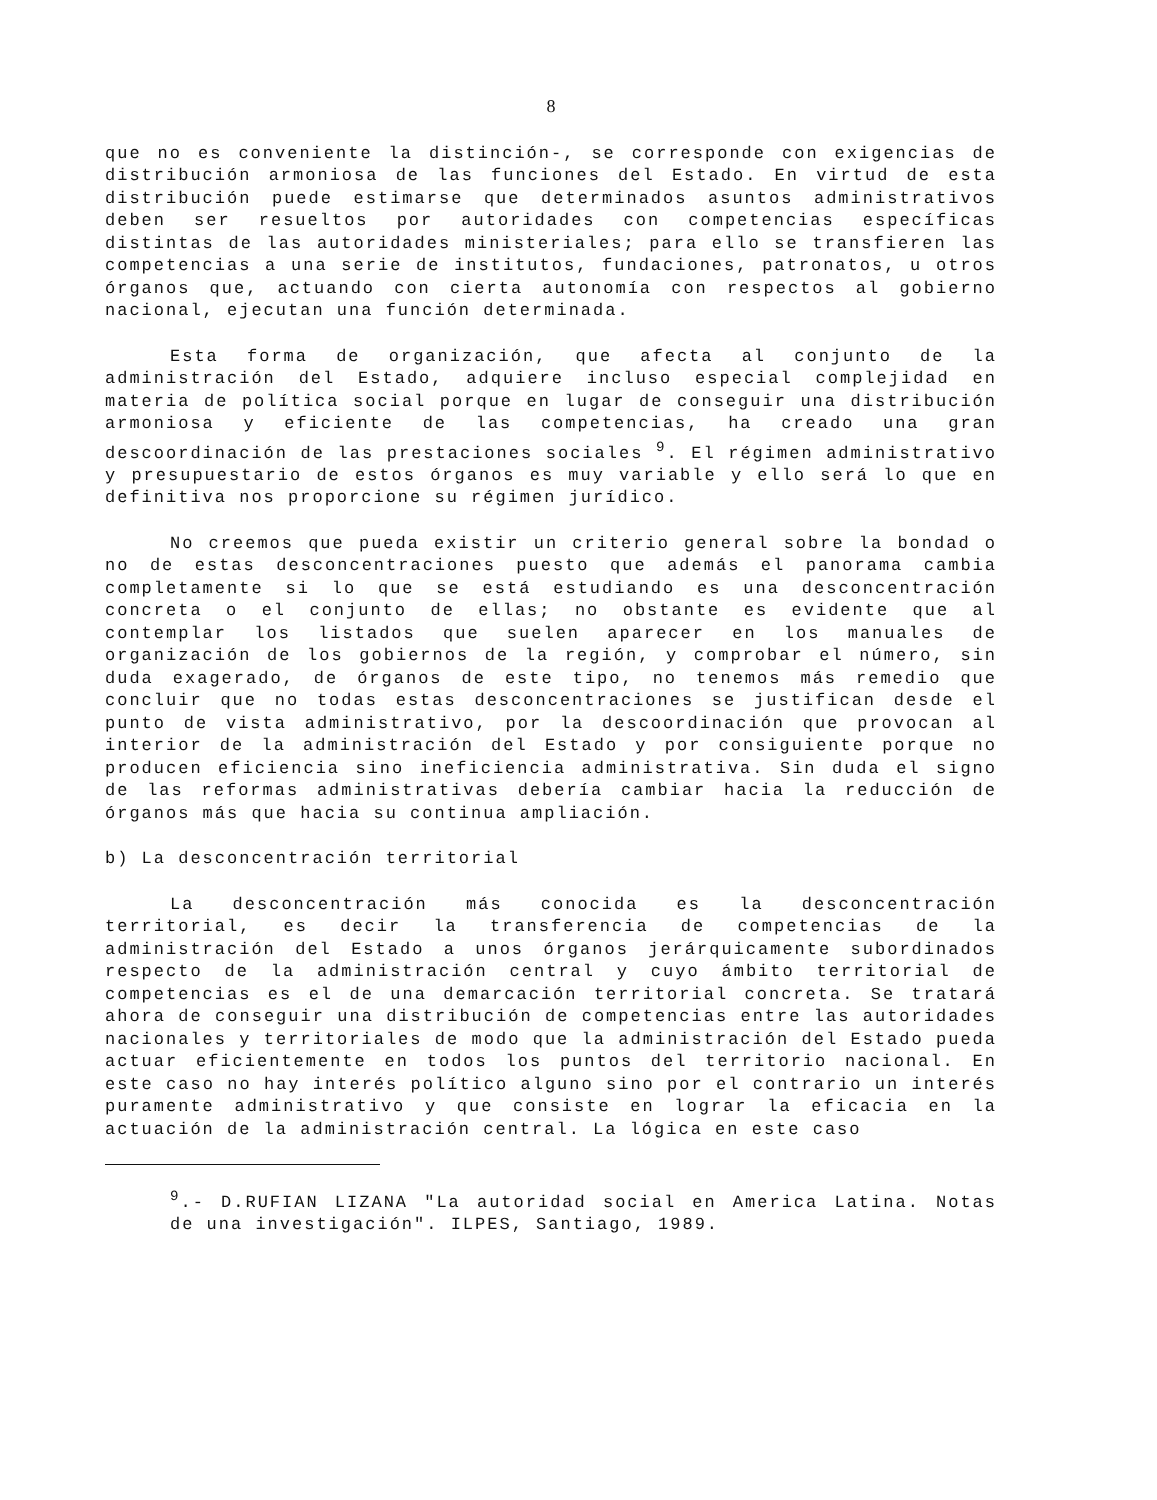8
que no es conveniente la distinción-, se corresponde con exigencias de distribución armoniosa de las funciones del Estado. En virtud de esta distribución puede estimarse que determinados asuntos administrativos deben ser resueltos por autoridades con competencias específicas distintas de las autoridades ministeriales; para ello se transfieren las competencias a una serie de institutos, fundaciones, patronatos, u otros órganos que, actuando con cierta autonomía con respectos al gobierno nacional, ejecutan una función determinada.
Esta forma de organización, que afecta al conjunto de la administración del Estado, adquiere incluso especial complejidad en materia de política social porque en lugar de conseguir una distribución armoniosa y eficiente de las competencias, ha creado una gran descoordinación de las prestaciones sociales <sup>9</sup>. El régimen administrativo y presupuestario de estos órganos es muy variable y ello será lo que en definitiva nos proporcione su régimen jurídico.
No creemos que pueda existir un criterio general sobre la bondad o no de estas desconcentraciones puesto que además el panorama cambia completamente si lo que se está estudiando es una desconcentración concreta o el conjunto de ellas; no obstante es evidente que al contemplar los listados que suelen aparecer en los manuales de organización de los gobiernos de la región, y comprobar el número, sin duda exagerado, de órganos de este tipo, no tenemos más remedio que concluir que no todas estas desconcentraciones se justifican desde el punto de vista administrativo, por la descoordinación que provocan al interior de la administración del Estado y por consiguiente porque no producen eficiencia sino ineficiencia administrativa. Sin duda el signo de las reformas administrativas debería cambiar hacia la reducción de órganos más que hacia su continua ampliación.
b) La desconcentración territorial
La desconcentración más conocida es la desconcentración territorial, es decir la transferencia de competencias de la administración del Estado a unos órganos jerárquicamente subordinados respecto de la administración central y cuyo ámbito territorial de competencias es el de una demarcación territorial concreta. Se tratará ahora de conseguir una distribución de competencias entre las autoridades nacionales y territoriales de modo que la administración del Estado pueda actuar eficientemente en todos los puntos del territorio nacional. En este caso no hay interés político alguno sino por el contrario un interés puramente administrativo y que consiste en lograr la eficacia en la actuación de la administración central. La lógica en este caso
<sup>9</sup>.- D.RUFIAN LIZANA "La autoridad social en America Latina. Notas de una investigación". ILPES, Santiago, 1989.